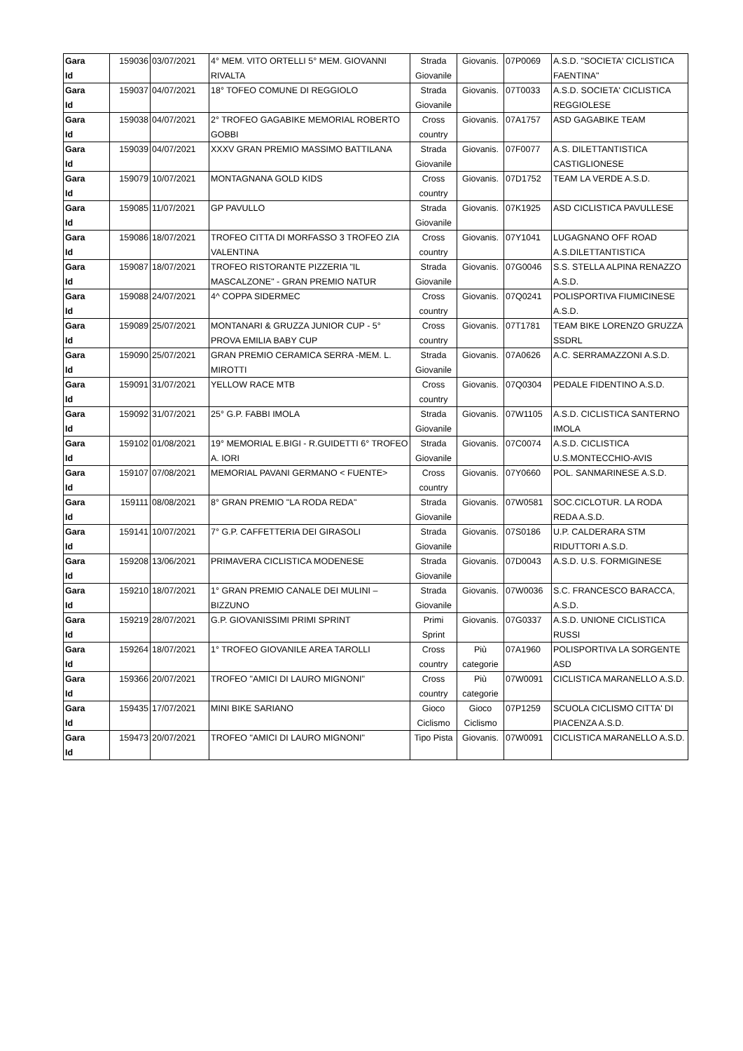| Gara Id | 159036 | 03/07/2021 | 4° MEM. VITO ORTELLI 5° MEM. GIOVANNI RIVALTA | Strada Giovanile | Giovanis. | 07P0069 | A.S.D. "SOCIETA' CICLISTICA FAENTINA" |
| Gara Id | 159037 | 04/07/2021 | 18° TOFEO COMUNE DI REGGIOLO | Strada Giovanile | Giovanis. | 07T0033 | A.S.D. SOCIETA' CICLISTICA REGGIOLESE |
| Gara Id | 159038 | 04/07/2021 | 2° TROFEO GAGABIKE MEMORIAL ROBERTO GOBBI | Cross country | Giovanis. | 07A1757 | ASD GAGABIKE TEAM |
| Gara Id | 159039 | 04/07/2021 | XXXV GRAN PREMIO MASSIMO BATTILANA | Strada Giovanile | Giovanis. | 07F0077 | A.S. DILETTANTISTICA CASTIGLIONESE |
| Gara Id | 159079 | 10/07/2021 | MONTAGNANA GOLD KIDS | Cross country | Giovanis. | 07D1752 | TEAM LA VERDE A.S.D. |
| Gara Id | 159085 | 11/07/2021 | GP PAVULLO | Strada Giovanile | Giovanis. | 07K1925 | ASD CICLISTICA PAVULLESE |
| Gara Id | 159086 | 18/07/2021 | TROFEO CITTA DI MORFASSO 3 TROFEO ZIA VALENTINA | Cross country | Giovanis. | 07Y1041 | LUGAGNANO OFF ROAD A.S.DILETTANTISTICA |
| Gara Id | 159087 | 18/07/2021 | TROFEO RISTORANTE PIZZERIA "IL MASCALZONE" - GRAN PREMIO NATUR | Strada Giovanile | Giovanis. | 07G0046 | S.S. STELLA ALPINA RENAZZO A.S.D. |
| Gara Id | 159088 | 24/07/2021 | 4^ COPPA SIDERMEC | Cross country | Giovanis. | 07Q0241 | POLISPORTIVA FIUMICINESE A.S.D. |
| Gara Id | 159089 | 25/07/2021 | MONTANARI & GRUZZA JUNIOR CUP - 5° PROVA EMILIA BABY CUP | Cross country | Giovanis. | 07T1781 | TEAM BIKE LORENZO GRUZZA SSDRL |
| Gara Id | 159090 | 25/07/2021 | GRAN PREMIO CERAMICA SERRA -MEM. L. MIROTTI | Strada Giovanile | Giovanis. | 07A0626 | A.C. SERRAMAZZONI A.S.D. |
| Gara Id | 159091 | 31/07/2021 | YELLOW RACE MTB | Cross country | Giovanis. | 07Q0304 | PEDALE FIDENTINO A.S.D. |
| Gara Id | 159092 | 31/07/2021 | 25° G.P. FABBI IMOLA | Strada Giovanile | Giovanis. | 07W1105 | A.S.D. CICLISTICA SANTERNO IMOLA |
| Gara Id | 159102 | 01/08/2021 | 19° MEMORIAL E.BIGI - R.GUIDETTI 6° TROFEO A. IORI | Strada Giovanile | Giovanis. | 07C0074 | A.S.D. CICLISTICA U.S.MONTECCHIO-AVIS |
| Gara Id | 159107 | 07/08/2021 | MEMORIAL PAVANI GERMANO < FUENTE> | Cross country | Giovanis. | 07Y0660 | POL. SANMARINESE A.S.D. |
| Gara Id | 159111 | 08/08/2021 | 8° GRAN PREMIO "LA RODA REDA" | Strada Giovanile | Giovanis. | 07W0581 | SOC.CICLOTUR. LA RODA REDA A.S.D. |
| Gara Id | 159141 | 10/07/2021 | 7° G.P. CAFFETTERIA DEI GIRASOLI | Strada Giovanile | Giovanis. | 07S0186 | U.P. CALDERARA STM RIDUTTORI A.S.D. |
| Gara Id | 159208 | 13/06/2021 | PRIMAVERA CICLISTICA MODENESE | Strada Giovanile | Giovanis. | 07D0043 | A.S.D. U.S. FORMIGINESE |
| Gara Id | 159210 | 18/07/2021 | 1° GRAN PREMIO CANALE DEI MULINI – BIZZUNO | Strada Giovanile | Giovanis. | 07W0036 | S.C. FRANCESCO BARACCA, A.S.D. |
| Gara Id | 159219 | 28/07/2021 | G.P. GIOVANISSIMI PRIMI SPRINT | Primi Sprint | Giovanis. | 07G0337 | A.S.D. UNIONE CICLISTICA RUSSI |
| Gara Id | 159264 | 18/07/2021 | 1° TROFEO GIOVANILE AREA TAROLLI | Cross country | Più categorie | 07A1960 | POLISPORTIVA LA SORGENTE ASD |
| Gara Id | 159366 | 20/07/2021 | TROFEO "AMICI DI LAURO MIGNONI" | Cross country | Più categorie | 07W0091 | CICLISTICA MARANELLO A.S.D. |
| Gara Id | 159435 | 17/07/2021 | MINI BIKE SARIANO | Gioco Ciclismo | Gioco Ciclismo | 07P1259 | SCUOLA CICLISMO CITTA' DI PIACENZA A.S.D. |
| Gara Id | 159473 | 20/07/2021 | TROFEO "AMICI DI LAURO MIGNONI" | Tipo Pista | Giovanis. | 07W0091 | CICLISTICA MARANELLO A.S.D. |